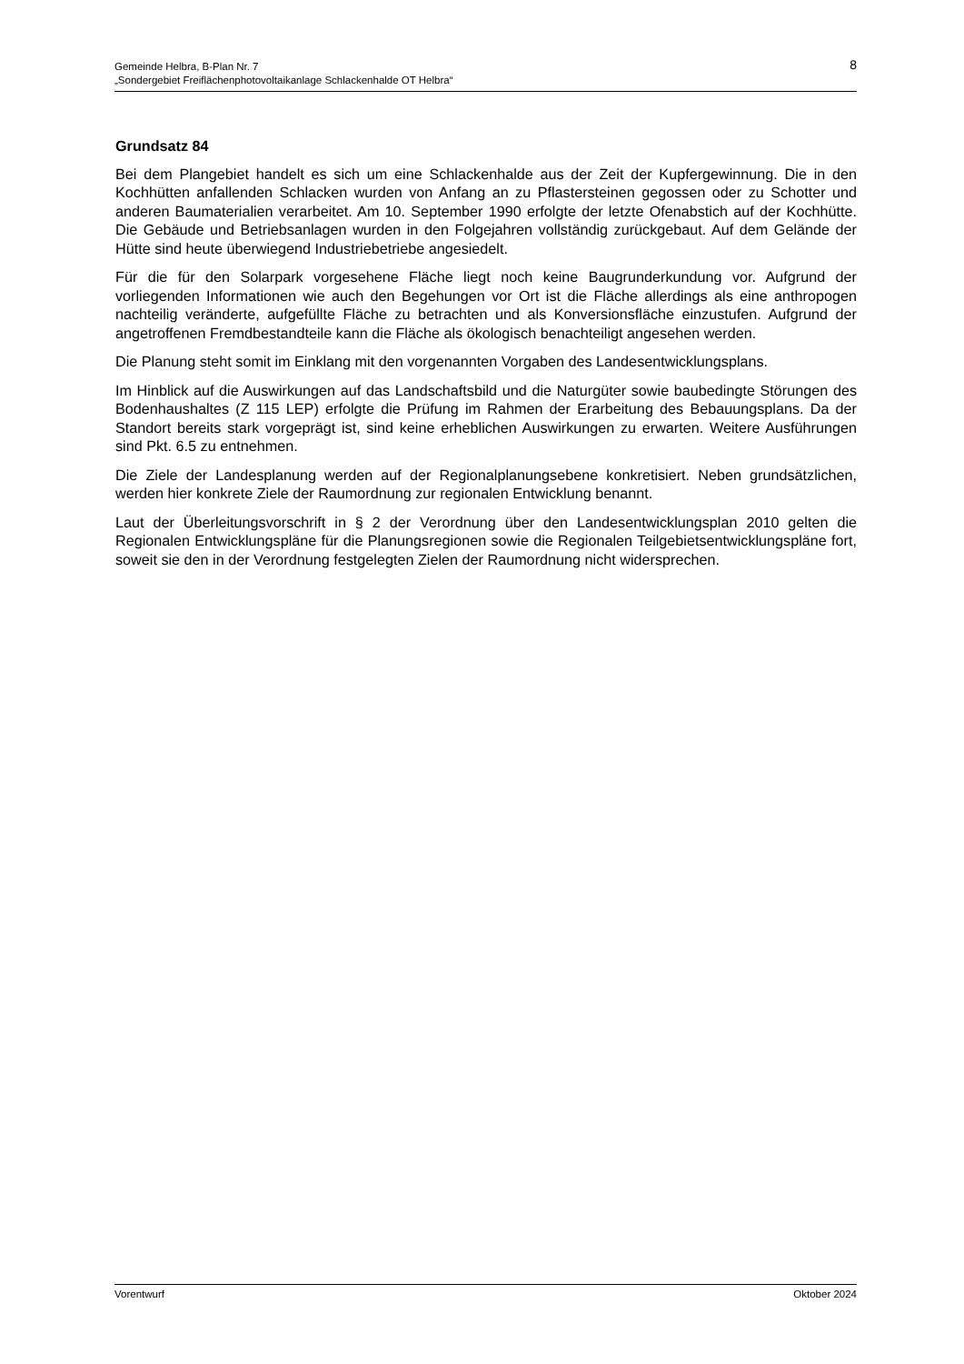8 Gemeinde Helbra, B-Plan Nr. 7
„Sondergebiet Freiflächenphotovoltaikanlage Schlackenhalde OT Helbra“
Grundsatz 84
Bei dem Plangebiet handelt es sich um eine Schlackenhalde aus der Zeit der Kupfergewinnung. Die in den Kochhütten anfallenden Schlacken wurden von Anfang an zu Pflastersteinen gegossen oder zu Schotter und anderen Baumaterialien verarbeitet. Am 10. September 1990 erfolgte der letzte Ofenabstich auf der Kochhütte. Die Gebäude und Betriebsanlagen wurden in den Folgejahren vollständig zurückgebaut. Auf dem Gelände der Hütte sind heute überwiegend Industriebetriebe angesiedelt.
Für die für den Solarpark vorgesehene Fläche liegt noch keine Baugrunderkundung vor. Aufgrund der vorliegenden Informationen wie auch den Begehungen vor Ort ist die Fläche allerdings als eine anthropogen nachteilig veränderte, aufgefüllte Fläche zu betrachten und als Konversionsfläche einzustufen. Aufgrund der angetroffenen Fremdbestandteile kann die Fläche als ökologisch benachteiligt angesehen werden.
Die Planung steht somit im Einklang mit den vorgenannten Vorgaben des Landesentwicklungsplans.
Im Hinblick auf die Auswirkungen auf das Landschaftsbild und die Naturgüter sowie baubedingte Störungen des Bodenhaushaltes (Z 115 LEP) erfolgte die Prüfung im Rahmen der Erarbeitung des Bebauungsplans. Da der Standort bereits stark vorgeprägt ist, sind keine erheblichen Auswirkungen zu erwarten. Weitere Ausführungen sind Pkt. 6.5 zu entnehmen.
Die Ziele der Landesplanung werden auf der Regionalplanungsebene konkretisiert. Neben grundsätzlichen, werden hier konkrete Ziele der Raumordnung zur regionalen Entwicklung benannt.
Laut der Überleitungsvorschrift in § 2 der Verordnung über den Landesentwicklungsplan 2010 gelten die Regionalen Entwicklungspläne für die Planungsregionen sowie die Regionalen Teilgebietsentwicklungspläne fort, soweit sie den in der Verordnung festgelegten Zielen der Raumordnung nicht widersprechen.
Vorentwurf Oktober 2024